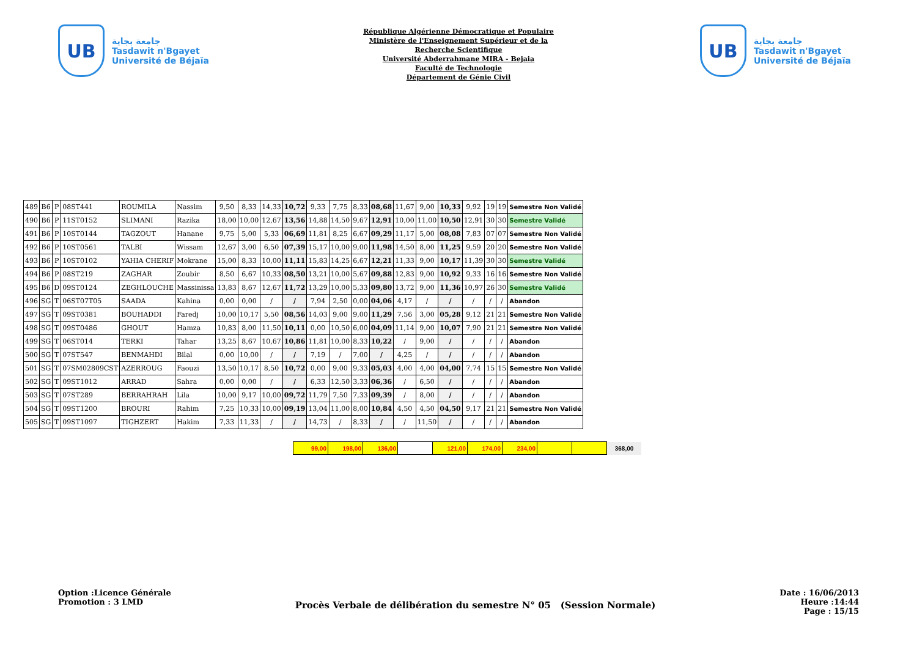UB
جامعة بجاية
Tasdawit n'Bgayet
Université de Béjaïa
République Algérienne Démocratique et Populaire
Ministère de l'Enseignement Supérieur et de la
Recherche Scientifique
Université Abderrahmane MIRA - Bejaia
Faculté de Technologie
Département de Génie Civil
UB
جامعة بجاية
Tasdawit n'Bgayet
Université de Béjaïa
| 489 | B6 | P | 08ST441 | ROUMILA | Nassim | 9,50 | 8,33 | 14,33 | 10,72 | 9,33 | 7,75 | 8,33 | 08,68 | 11,67 | 9,00 | 10,33 | 9,92 | 19 | 19 | Semestre Non Validé |
| 490 | B6 | P | 11ST0152 | SLIMANI | Razika | 18,00 | 10,00 | 12,67 | 13,56 | 14,88 | 14,50 | 9,67 | 12,91 | 10,00 | 11,00 | 10,50 | 12,91 | 30 | 30 | Semestre Validé |
| 491 | B6 | P | 10ST0144 | TAGZOUT | Hanane | 9,75 | 5,00 | 5,33 | 06,69 | 11,81 | 8,25 | 6,67 | 09,29 | 11,17 | 5,00 | 08,08 | 7,83 | 07 | 07 | Semestre Non Validé |
| 492 | B6 | P | 10ST0561 | TALBI | Wissam | 12,67 | 3,00 | 6,50 | 07,39 | 15,17 | 10,00 | 9,00 | 11,98 | 14,50 | 8,00 | 11,25 | 9,59 | 20 | 20 | Semestre Non Validé |
| 493 | B6 | P | 10ST0102 | YAHIA CHERIF | Mokrane | 15,00 | 8,33 | 10,00 | 11,11 | 15,83 | 14,25 | 6,67 | 12,21 | 11,33 | 9,00 | 10,17 | 11,39 | 30 | 30 | Semestre Validé |
| 494 | B6 | P | 08ST219 | ZAGHAR | Zoubir | 8,50 | 6,67 | 10,33 | 08,50 | 13,21 | 10,00 | 5,67 | 09,88 | 12,83 | 9,00 | 10,92 | 9,33 | 16 | 16 | Semestre Non Validé |
| 495 | B6 | D | 09ST0124 | ZEGHLOUCHE | Massinissa | 13,83 | 8,67 | 12,67 | 11,72 | 13,29 | 10,00 | 5,33 | 09,80 | 13,72 | 9,00 | 11,36 | 10,97 | 26 | 30 | Semestre Validé |
| 496 | SG | T | 06ST07T05 | SAADA | Kahina | 0,00 | 0,00 | / | / | 7,94 | 2,50 | 0,00 | 04,06 | 4,17 | / | / | / | / | / | Abandon |
| 497 | SG | T | 09ST0381 | BOUHADDI | Faredj | 10,00 | 10,17 | 5,50 | 08,56 | 14,03 | 9,00 | 9,00 | 11,29 | 7,56 | 3,00 | 05,28 | 9,12 | 21 | 21 | Semestre Non Validé |
| 498 | SG | T | 09ST0486 | GHOUT | Hamza | 10,83 | 8,00 | 11,50 | 10,11 | 0,00 | 10,50 | 6,00 | 04,09 | 11,14 | 9,00 | 10,07 | 7,90 | 21 | 21 | Semestre Non Validé |
| 499 | SG | T | 06ST014 | TERKI | Tahar | 13,25 | 8,67 | 10,67 | 10,86 | 11,81 | 10,00 | 8,33 | 10,22 | / | 9,00 | / | / | / | / | Abandon |
| 500 | SG | T | 07ST547 | BENMAHDI | Bilal | 0,00 | 10,00 | / | / | 7,19 | / | 7,00 | / | 4,25 | / | / | / | / | / | Abandon |
| 501 | SG | T | 07SM02809CST | AZERROUG | Faouzi | 13,50 | 10,17 | 8,50 | 10,72 | 0,00 | 9,00 | 9,33 | 05,03 | 4,00 | 4,00 | 04,00 | 7,74 | 15 | 15 | Semestre Non Validé |
| 502 | SG | T | 09ST1012 | ARRAD | Sahra | 0,00 | 0,00 | / | / | 6,33 | 12,50 | 3,33 | 06,36 | / | 6,50 | / | / | / | / | Abandon |
| 503 | SG | T | 07ST289 | BERRAHRAH | Lila | 10,00 | 9,17 | 10,00 | 09,72 | 11,79 | 7,50 | 7,33 | 09,39 | / | 8,00 | / | / | / | / | Abandon |
| 504 | SG | T | 09ST1200 | BROURI | Rahim | 7,25 | 10,33 | 10,00 | 09,19 | 13,04 | 11,00 | 8,00 | 10,84 | 4,50 | 4,50 | 04,50 | 9,17 | 21 | 21 | Semestre Non Validé |
| 505 | SG | T | 09ST1097 | TIGHZERT | Hakim | 7,33 | 11,33 | / | / | 14,73 | / | 8,33 | / | / | 11,50 | / | / | / | / | Abandon |
| 99,00 | 198,00 | 136,00 | | 121,00 | 174,00 | 234,00 | | | 368,00 |
Option :Licence Générale
Promotion : 3 LMD
Procès Verbale de délibération du semestre N° 05 (Session Normale)
Date : 16/06/2013
Heure :14:44
Page : 15/15